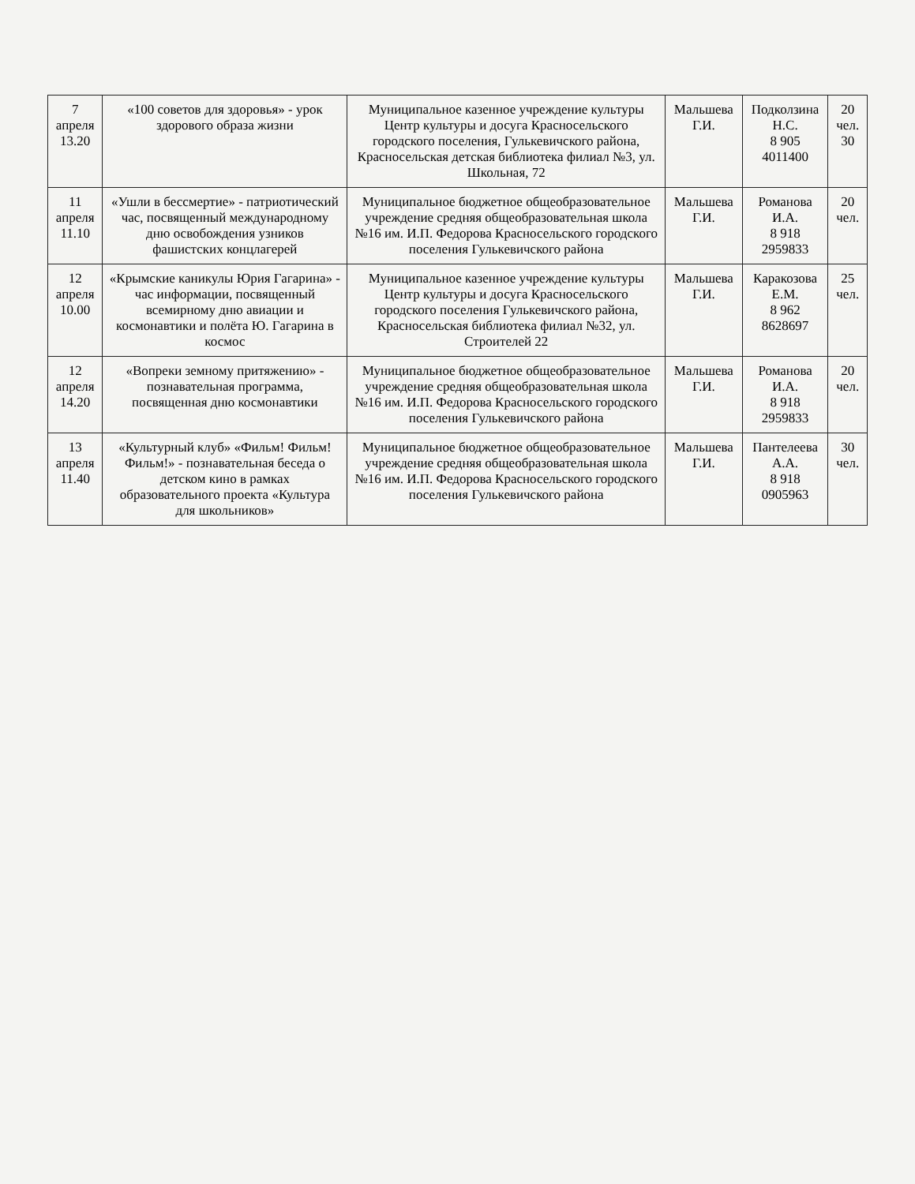| 7 апреля 13.20 | «100 советов для здоровья» - урок здорового образа жизни | Муниципальное казенное учреждение культуры Центр культуры и досуга Красносельского городского поселения, Гулькевичского района, Красносельская детская библиотека филиал №3, ул. Школьная, 72 | Мальшева Г.И. | Подколзина Н.С. 8 905 4011400 | 20 чел. 30 |
| 11 апреля 11.10 | «Ушли в бессмертие» - патриотический час, посвященный международному дню освобождения узников фашистских концлагерей | Муниципальное бюджетное общеобразовательное учреждение средняя общеобразовательная школа №16 им. И.П. Федорова Красносельского городского поселения Гулькевичского района | Мальшева Г.И. | Романова И.А. 8 918 2959833 | 20 чел. |
| 12 апреля 10.00 | «Крымские каникулы Юрия Гагарина» - час информации, посвященный всемирному дню авиации и космонавтики и полёта Ю. Гагарина в космос | Муниципальное казенное учреждение культуры Центр культуры и досуга Красносельского городского поселения Гулькевичского района, Красносельская библиотека филиал №32, ул. Строителей 22 | Мальшева Г.И. | Каракозова Е.М. 8 962 8628697 | 25 чел. |
| 12 апреля 14.20 | «Вопреки земному притяжению» - познавательная программа, посвященная дню космонавтики | Муниципальное бюджетное общеобразовательное учреждение средняя общеобразовательная школа №16 им. И.П. Федорова Красносельского городского поселения Гулькевичского района | Мальшева Г.И. | Романова И.А. 8 918 2959833 | 20 чел. |
| 13 апреля 11.40 | «Культурный клуб» «Фильм! Фильм! Фильм!» - познавательная беседа о детском кино в рамках образовательного проекта «Культура для школьников» | Муниципальное бюджетное общеобразовательное учреждение средняя общеобразовательная школа №16 им. И.П. Федорова Красносельского городского поселения Гулькевичского района | Мальшева Г.И. | Пантелеева А.А. 8 918 0905963 | 30 чел. |